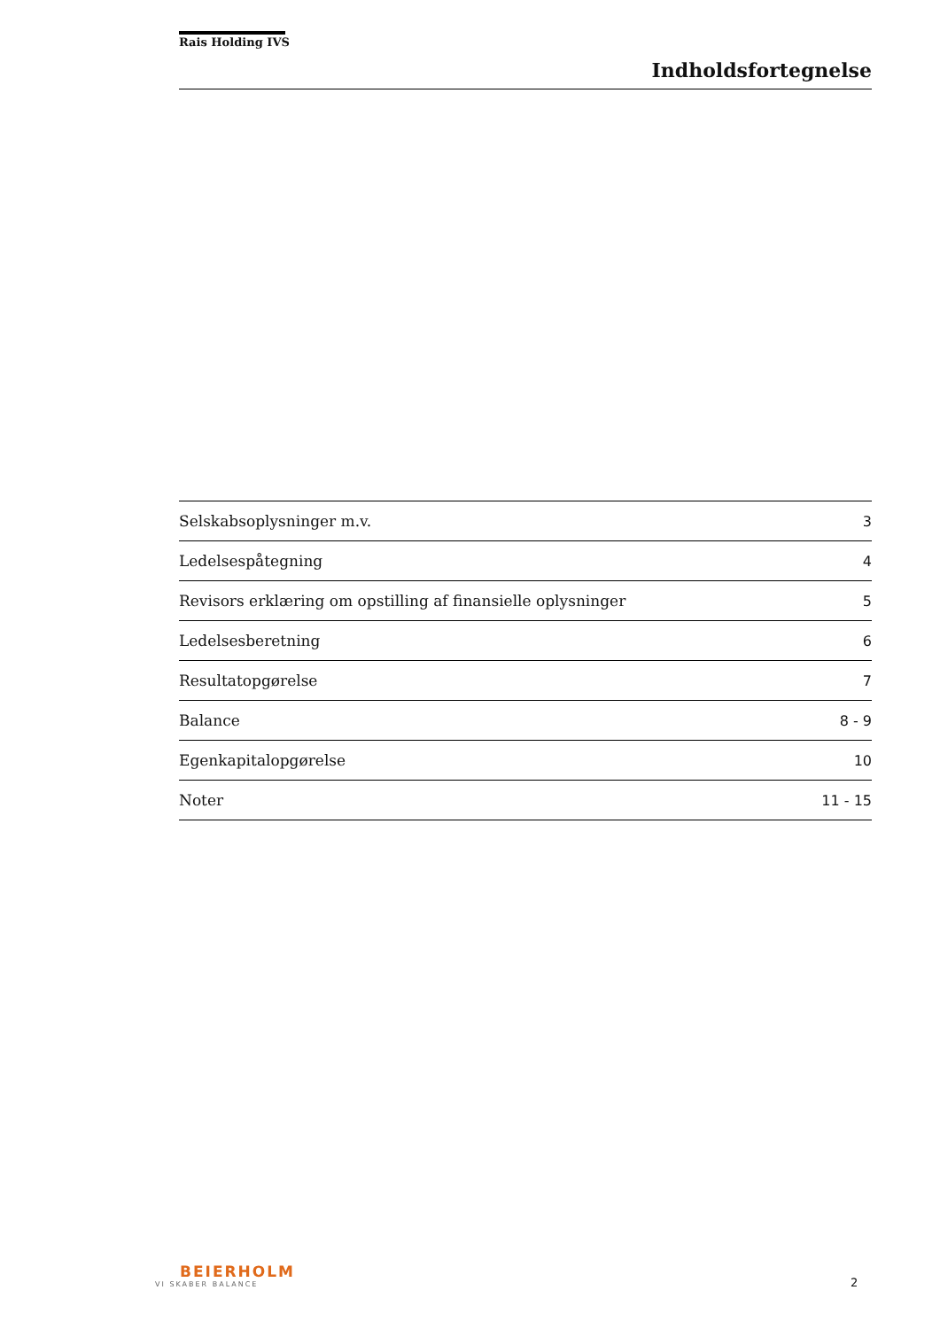Rais Holding IVS
Indholdsfortegnelse
| Selskabsoplysninger m.v. | 3 |
| Ledelsespåtegning | 4 |
| Revisors erklæring om opstilling af finansielle oplysninger | 5 |
| Ledelsesberetning | 6 |
| Resultatopgørelse | 7 |
| Balance | 8 - 9 |
| Egenkapitalopgørelse | 10 |
| Noter | 11 - 15 |
BEIERHOLM
VI SKABER BALANCE
2